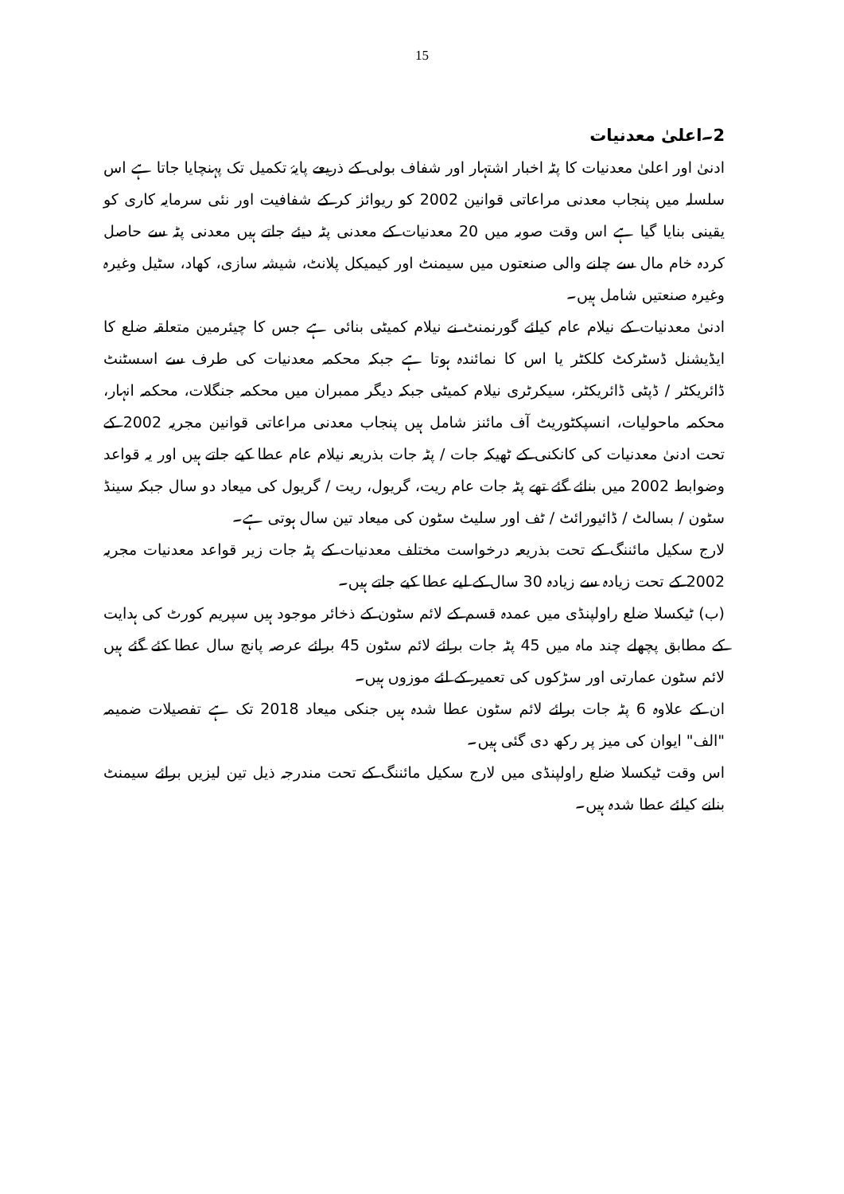15
2۔اعلیٰ معدنیات
ادنیٰ اور اعلیٰ معدنیات کا پٹہ اخبار اشتہار اور شفاف بولی کے ذریعے پایۂ تکمیل تک پہنچایا جاتا ہے اس سلسلہ میں پنجاب معدنی مراعاتی قوانین 2002 کو ریوائز کر کے شفافیت اور نئی سرمایہ کاری کو یقینی بنایا گیا ہے اس وقت صوبہ میں 20 معدنیات کے معدنی پٹہ دیئے جاتے ہیں معدنی پٹہ سے حاصل کردہ خام مال سے چلنے والی صنعتوں میں سیمنٹ اور کیمیکل پلانٹ، شیشہ سازی، کھاد، سٹیل وغیرہ وغیرہ صنعتیں شامل ہیں۔
ادنیٰ معدنیات کے نیلام عام کیلئے گورنمنٹ نے نیلام کمیٹی بنائی ہے جس کا چیئرمین متعلقہ ضلع کا ایڈیشنل ڈسٹرکٹ کلکٹر یا اس کا نمائندہ ہوتا ہے جبکہ محکمہ معدنیات کی طرف سے اسسٹنٹ ڈائریکٹر / ڈپٹی ڈائریکٹر، سیکرٹری نیلام کمیٹی جبکہ دیگر ممبران میں محکمہ جنگلات، محکمہ انہار، محکمہ ماحولیات، انسپکٹوریٹ آف مائنز شامل ہیں پنجاب معدنی مراعاتی قوانین مجریہ 2002 کے تحت ادنیٰ معدنیات کی کانکنی کے ٹھیکہ جات / پٹہ جات بذریعہ نیلام عام عطا کیے جاتے ہیں اور یہ قواعد وضوابط 2002 میں بنائے گئے تھے پٹہ جات عام ریت، گریول، ریت / گریول کی میعاد دو سال جبکہ سینڈ سٹون / بسالٹ / ڈائیورائٹ / ٹف اور سلیٹ سٹون کی میعاد تین سال ہوتی ہے۔
لارج سکیل مائننگ کے تحت بذریعہ درخواست مختلف معدنیات کے پٹہ جات زیر قواعد معدنیات مجریہ 2002 کے تحت زیادہ سے زیادہ 30 سال کے لیے عطا کیے جاتے ہیں۔
(ب) ٹیکسلا ضلع راولپنڈی میں عمدہ قسم کے لائم سٹون کے ذخائر موجود ہیں سپریم کورٹ کی ہدایت کے مطابق پچھلے چند ماہ میں 45 پٹہ جات برائے لائم سٹون 45 برائے عرصہ پانچ سال عطا کئے گئے ہیں لائم سٹون عمارتی اور سڑکوں کی تعمیر کے لئے موزوں ہیں۔
ان کے علاوہ 6 پٹہ جات برائے لائم سٹون عطا شدہ ہیں جنکی میعاد 2018 تک ہے تفصیلات ضمیمہ "الف" ایوان کی میز پر رکھ دی گئی ہیں۔
اس وقت ٹیکسلا ضلع راولپنڈی میں لارج سکیل مائننگ کے تحت مندرجہ ذیل تین لیزیں برائے سیمنٹ بنانے کیلئے عطا شدہ ہیں۔